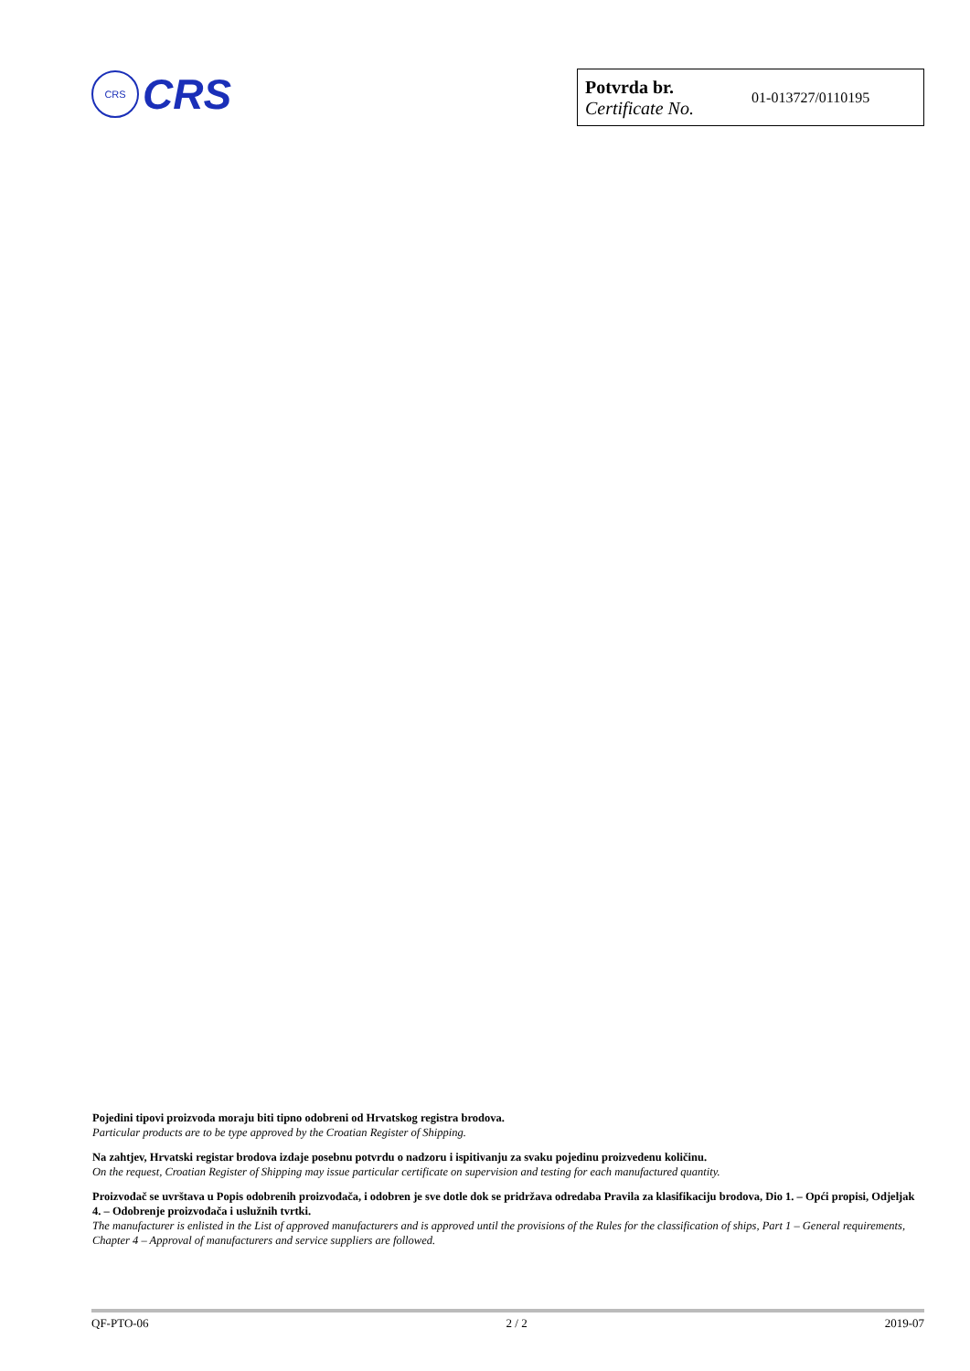CRS
CRS
| Potvrda br. Certificate No. | 01-013727/0110195 |
Pojedini tipovi proizvoda moraju biti tipno odobreni od Hrvatskog registra brodova.
Particular products are to be type approved by the Croatian Register of Shipping.
Na zahtjev, Hrvatski registar brodova izdaje posebnu potvrdu o nadzoru i ispitivanju za svaku pojedinu proizvedenu količinu.
On the request, Croatian Register of Shipping may issue particular certificate on supervision and testing for each manufactured quantity.
Proizvođač se uvrštava u Popis odobrenih proizvođača, i odobren je sve dotle dok se pridržava odredaba Pravila za klasifikaciju brodova, Dio 1. – Opći propisi, Odjeljak 4. – Odobrenje proizvođača i uslužnih tvrtki.
The manufacturer is enlisted in the List of approved manufacturers and is approved until the provisions of the Rules for the classification of ships, Part 1 – General requirements, Chapter 4 – Approval of manufacturers and service suppliers are followed.
QF-PTO-06 2 / 2 2019-07